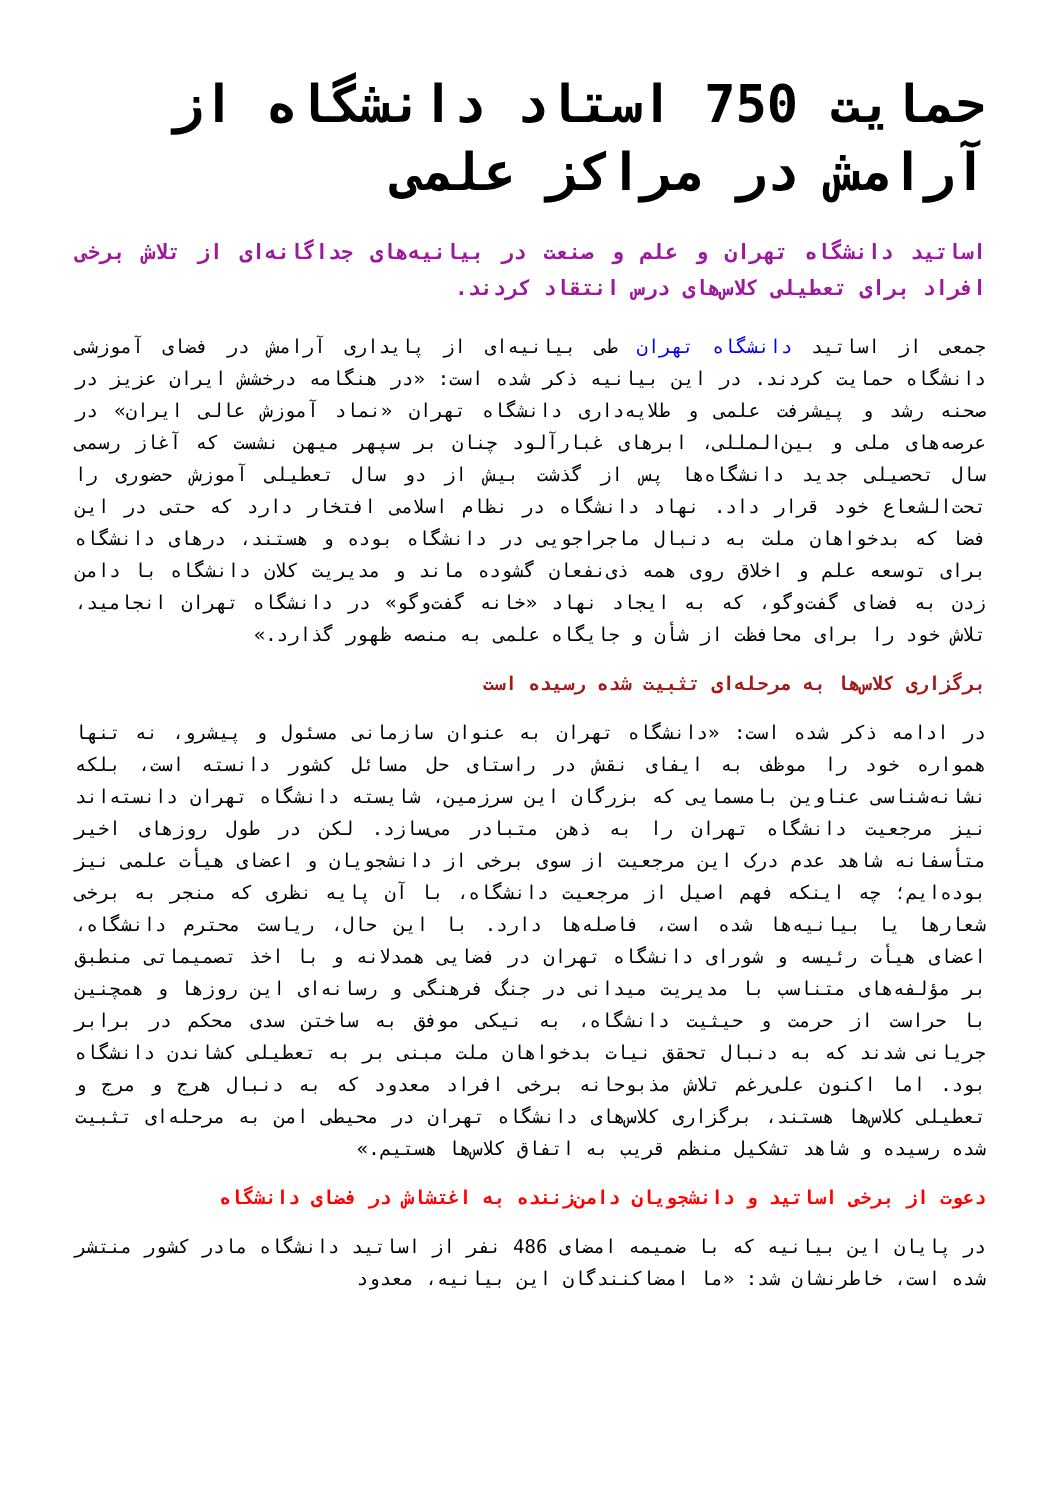حمایت 750 استاد دانشگاه از آرامش در مراکز علمی
اساتید دانشگاه تهران و علم و صنعت در بیانیه‌های جداگانه‌ای از تلاش برخی افراد برای تعطیلی کلاس‌های درس انتقاد کردند.
جمعی از اساتید دانشگاه تهران طی بیانیه‌ای از پایداری آرامش در فضای آموزشی دانشگاه حمایت کردند. در این بیانیه ذکر شده است: «در هنگامه درخشش ایران عزیز در صحنه رشد و پیشرفت علمی و طلایه‌داری دانشگاه تهران «نماد آموزش عالی ایران» در عرصه‌های ملی و بین‌المللی، ابرهای غبارآلود چنان بر سپهر میهن نشست که آغاز رسمی سال تحصیلی جدید دانشگاه‌ها پس از گذشت بیش از دو سال تعطیلی آموزش حضوری را تحت‌الشعاع خود قرار داد. نهاد دانشگاه در نظام اسلامی افتخار دارد که حتی در این فضا که بدخواهان ملت به دنبال ماجراجویی در دانشگاه بوده و هستند، درهای دانشگاه برای توسعه علم و اخلاق روی همه ذی‌نفعان گشوده ماند و مدیریت کلان دانشگاه با دامن زدن به فضای گفت‌وگو، که به ایجاد نهاد «خانه گفت‌وگو» در دانشگاه تهران انجامید، تلاش خود را برای محافظت از شأن و جایگاه علمی به منصه ظهور گذارد.»
برگزاری کلاس‌ها به مرحله‌ای تثبیت شده رسیده است
در ادامه ذکر شده است: «دانشگاه تهران به عنوان سازمانی مسئول و پیشرو، نه تنها همواره خود را موظف به ایفای نقش در راستای حل مسائل کشور دانسته است، بلکه نشانه‌شناسی عناوین بامسمایی که بزرگان این سرزمین، شایسته دانشگاه تهران دانسته‌اند نیز مرجعیت دانشگاه تهران را به ذهن متبادر می‌سازد. لکن در طول روزهای اخیر متأسفانه شاهد عدم درک این مرجعیت از سوی برخی از دانشجویان و اعضای هیأت علمی نیز بوده‌ایم؛ چه اینکه فهم اصیل از مرجعیت دانشگاه، با آن پایه نظری که منجر به برخی شعارها یا بیانیه‌ها شده است، فاصله‌ها دارد. با این حال، ریاست محترم دانشگاه، اعضای هیأت رئیسه و شورای دانشگاه تهران در فضایی همدلانه و با اخذ تصمیماتی منطبق بر مؤلفه‌های متناسب با مدیریت میدانی در جنگ فرهنگی و رسانه‌ای این روزها و همچنین با حراست از حرمت و حیثیت دانشگاه، به نیکی موفق به ساختن سدی محکم در برابر جریانی شدند که به دنبال تحقق نیات بدخواهان ملت مبنی بر به تعطیلی کشاندن دانشگاه بود. اما اکنون علی‌رغم تلاش مذبوحانه برخی افراد معدود که به دنبال هرج و مرج و تعطیلی کلاس‌ها هستند، برگزاری کلاس‌های دانشگاه تهران در محیطی امن به مرحله‌ای تثبیت شده رسیده و شاهد تشکیل منظم قریب به اتفاق کلاس‌ها هستیم.»
دعوت از برخی اساتید و دانشجویان دامن‌زننده به اغتشاش در فضای دانشگاه
در پایان این بیانیه که با ضمیمه امضای 486 نفر از اساتید دانشگاه مادر کشور منتشر شده است، خاطرنشان شد: «ما امضاکنندگان این بیانیه، معدود